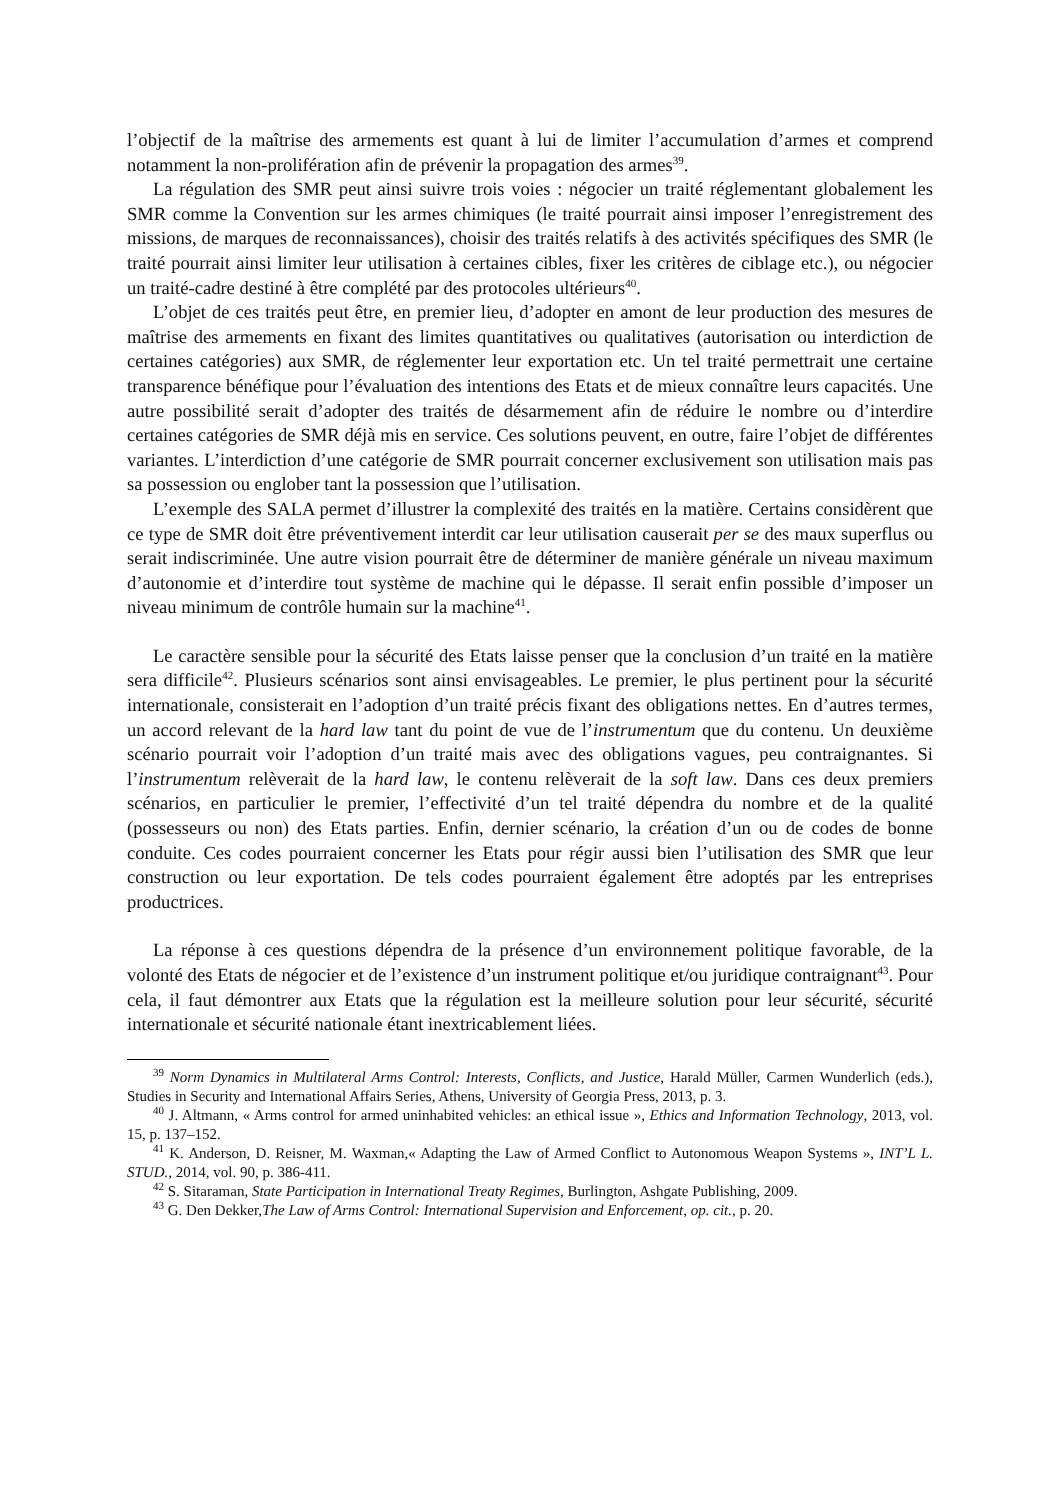l’objectif de la maîtrise des armements est quant à lui de limiter l’accumulation d’armes et comprend notamment la non-prolifération afin de prévenir la propagation des armes<sup>39</sup>.
La régulation des SMR peut ainsi suivre trois voies : négocier un traité réglementant globalement les SMR comme la Convention sur les armes chimiques (le traité pourrait ainsi imposer l’enregistrement des missions, de marques de reconnaissances), choisir des traités relatifs à des activités spécifiques des SMR (le traité pourrait ainsi limiter leur utilisation à certaines cibles, fixer les critères de ciblage etc.), ou négocier un traité-cadre destiné à être complété par des protocoles ultérieurs<sup>40</sup>.
L’objet de ces traités peut être, en premier lieu, d’adopter en amont de leur production des mesures de maîtrise des armements en fixant des limites quantitatives ou qualitatives (autorisation ou interdiction de certaines catégories) aux SMR, de réglementer leur exportation etc. Un tel traité permettrait une certaine transparence bénéfique pour l’évaluation des intentions des Etats et de mieux connaître leurs capacités. Une autre possibilité serait d’adopter des traités de désarmement afin de réduire le nombre ou d’interdire certaines catégories de SMR déjà mis en service. Ces solutions peuvent, en outre, faire l’objet de différentes variantes. L’interdiction d’une catégorie de SMR pourrait concerner exclusivement son utilisation mais pas sa possession ou englober tant la possession que l’utilisation.
L’exemple des SALA permet d’illustrer la complexité des traités en la matière. Certains considèrent que ce type de SMR doit être préventivement interdit car leur utilisation causerait per se des maux superflus ou serait indiscriminée. Une autre vision pourrait être de déterminer de manière générale un niveau maximum d’autonomie et d’interdire tout système de machine qui le dépasse. Il serait enfin possible d’imposer un niveau minimum de contrôle humain sur la machine<sup>41</sup>.
Le caractère sensible pour la sécurité des Etats laisse penser que la conclusion d’un traité en la matière sera difficile<sup>42</sup>. Plusieurs scénarios sont ainsi envisageables. Le premier, le plus pertinent pour la sécurité internationale, consisterait en l’adoption d’un traité précis fixant des obligations nettes. En d’autres termes, un accord relevant de la hard law tant du point de vue de l’instrumentum que du contenu. Un deuxième scénario pourrait voir l’adoption d’un traité mais avec des obligations vagues, peu contraignantes. Si l’instrumentum relèverait de la hard law, le contenu relèverait de la soft law. Dans ces deux premiers scénarios, en particulier le premier, l’effectivité d’un tel traité dépendra du nombre et de la qualité (possesseurs ou non) des Etats parties. Enfin, dernier scénario, la création d’un ou de codes de bonne conduite. Ces codes pourraient concerner les Etats pour régir aussi bien l’utilisation des SMR que leur construction ou leur exportation. De tels codes pourraient également être adoptés par les entreprises productrices.
La réponse à ces questions dépendra de la présence d’un environnement politique favorable, de la volonté des Etats de négocier et de l’existence d’un instrument politique et/ou juridique contraignant<sup>43</sup>. Pour cela, il faut démontrer aux Etats que la régulation est la meilleure solution pour leur sécurité, sécurité internationale et sécurité nationale étant inextricablement liées.
<sup>39</sup> Norm Dynamics in Multilateral Arms Control: Interests, Conflicts, and Justice, Harald Müller, Carmen Wunderlich (eds.), Studies in Security and International Affairs Series, Athens, University of Georgia Press, 2013, p. 3.
<sup>40</sup> J. Altmann, « Arms control for armed uninhabited vehicles: an ethical issue », Ethics and Information Technology, 2013, vol. 15, p. 137–152.
<sup>41</sup> K. Anderson, D. Reisner, M. Waxman,« Adapting the Law of Armed Conflict to Autonomous Weapon Systems », INT’L L. STUD., 2014, vol. 90, p. 386-411.
<sup>42</sup> S. Sitaraman, State Participation in International Treaty Regimes, Burlington, Ashgate Publishing, 2009.
<sup>43</sup> G. Den Dekker,The Law of Arms Control: International Supervision and Enforcement, op. cit., p. 20.